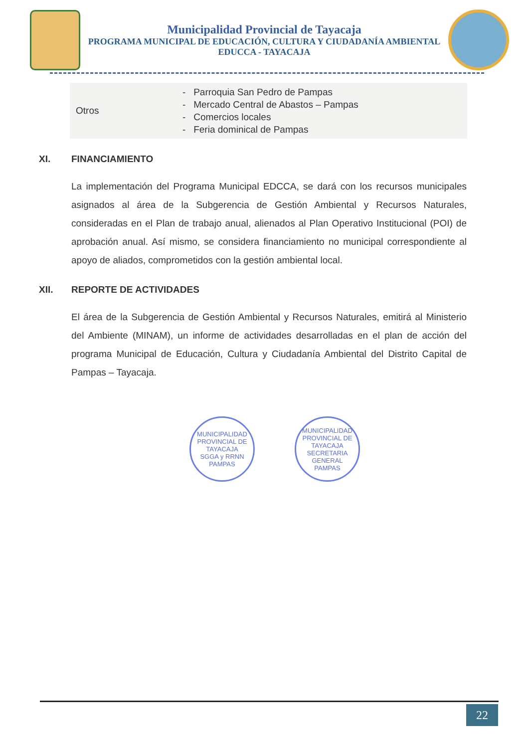Municipalidad Provincial de Tayacaja
PROGRAMA MUNICIPAL DE EDUCACIÓN, CULTURA Y CIUDADANÍA AMBIENTAL
EDUCCA - TAYACAJA
| Otros | - Parroquia San Pedro de Pampas - Mercado Central de Abastos – Pampas - Comercios locales - Feria dominical de Pampas |
XI. FINANCIAMIENTO
La implementación del Programa Municipal EDCCA, se dará con los recursos municipales asignados al área de la Subgerencia de Gestión Ambiental y Recursos Naturales, consideradas en el Plan de trabajo anual, alienados al Plan Operativo Institucional (POI) de aprobación anual. Así mismo, se considera financiamiento no municipal correspondiente al apoyo de aliados, comprometidos con la gestión ambiental local.
XII. REPORTE DE ACTIVIDADES
El área de la Subgerencia de Gestión Ambiental y Recursos Naturales, emitirá al Ministerio del Ambiente (MINAM), un informe de actividades desarrolladas en el plan de acción del programa Municipal de Educación, Cultura y Ciudadanía Ambiental del Distrito Capital de Pampas – Tayacaja.
MUNICIPALIDAD PROVINCIAL DE TAYACAJA
SGGA y RRNN
PAMPAS
MUNICIPALIDAD PROVINCIAL DE TAYACAJA
SECRETARIA GENERAL
PAMPAS
22